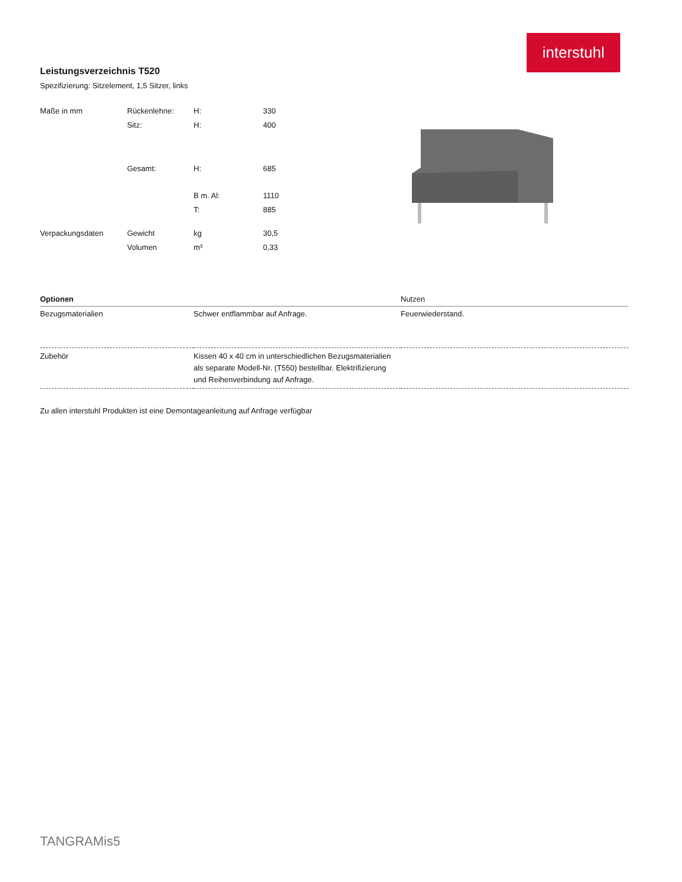interstuhl
Leistungsverzeichnis T520
Spezifizierung: Sitzelement, 1,5 Sitzer, links
| Maße in mm | Rückenlehne: | H: | 330 |
| | Sitz: | H: | 400 |
| | Gesamt: | H: | 685 |
| | | B m. Al: | 1110 |
| | | T: | 885 |
| Verpackungsdaten | Gewicht | kg | 30,5 |
| | Volumen | m³ | 0,33 |
| Optionen | | Nutzen |
| --- | --- | --- |
| Bezugsmaterialien | Schwer entflammbar auf Anfrage. | Feuerwiederstand. |
| Zubehör | Kissen 40 x 40 cm in unterschiedlichen Bezugsmaterialien als separate Modell-Nr. (T550) bestellbar. Elektrifizierung und Reihenverbindung auf Anfrage. | |
Zu allen interstuhl Produkten ist eine Demontageanleitung auf Anfrage verfügbar
TANGRAMis5